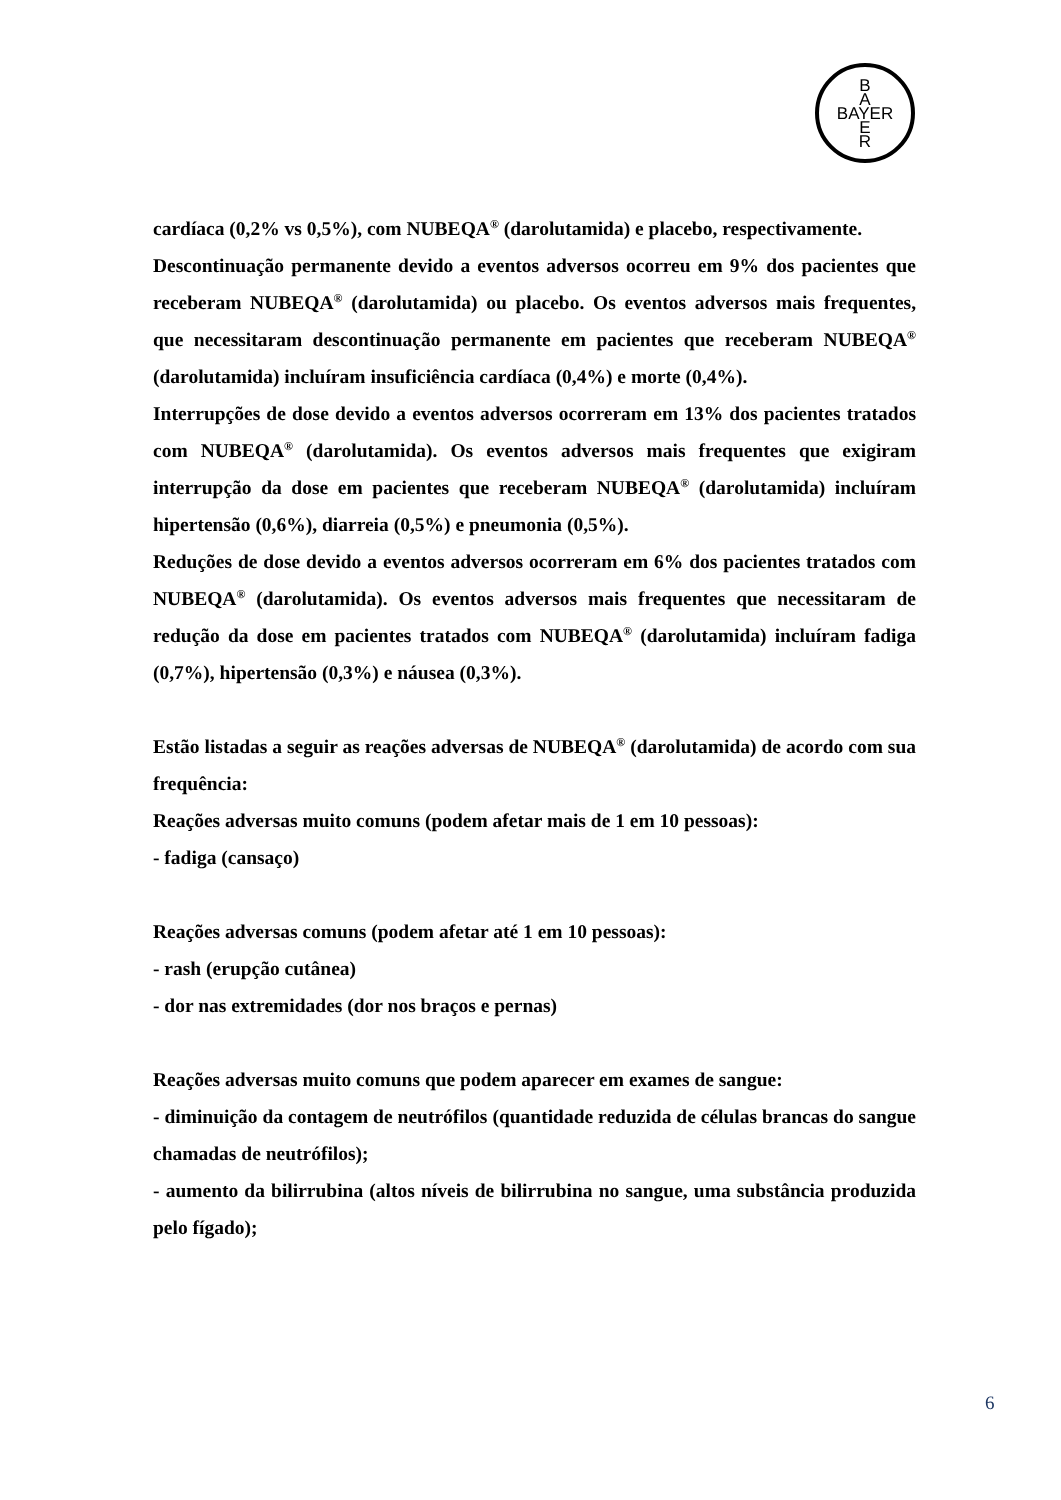B
A
BAYER
E
R
cardíaca (0,2% vs 0,5%), com NUBEQA<sup>®</sup> (darolutamida) e placebo, respectivamente.
Descontinuação permanente devido a eventos adversos ocorreu em 9% dos pacientes que receberam NUBEQA<sup>®</sup> (darolutamida) ou placebo. Os eventos adversos mais frequentes, que necessitaram descontinuação permanente em pacientes que receberam NUBEQA<sup>®</sup> (darolutamida) incluíram insuficiência cardíaca (0,4%) e morte (0,4%).
Interrupções de dose devido a eventos adversos ocorreram em 13% dos pacientes tratados com NUBEQA<sup>®</sup> (darolutamida). Os eventos adversos mais frequentes que exigiram interrupção da dose em pacientes que receberam NUBEQA<sup>®</sup> (darolutamida) incluíram hipertensão (0,6%), diarreia (0,5%) e pneumonia (0,5%).
Reduções de dose devido a eventos adversos ocorreram em 6% dos pacientes tratados com NUBEQA<sup>®</sup> (darolutamida). Os eventos adversos mais frequentes que necessitaram de redução da dose em pacientes tratados com NUBEQA<sup>®</sup> (darolutamida) incluíram fadiga (0,7%), hipertensão (0,3%) e náusea (0,3%).
Estão listadas a seguir as reações adversas de NUBEQA<sup>®</sup> (darolutamida) de acordo com sua frequência:
Reações adversas muito comuns (podem afetar mais de 1 em 10 pessoas):
- fadiga (cansaço)
Reações adversas comuns (podem afetar até 1 em 10 pessoas):
- rash (erupção cutânea)
- dor nas extremidades (dor nos braços e pernas)
Reações adversas muito comuns que podem aparecer em exames de sangue:
- diminuição da contagem de neutrófilos (quantidade reduzida de células brancas do sangue chamadas de neutrófilos);
- aumento da bilirrubina (altos níveis de bilirrubina no sangue, uma substância produzida pelo fígado);
6